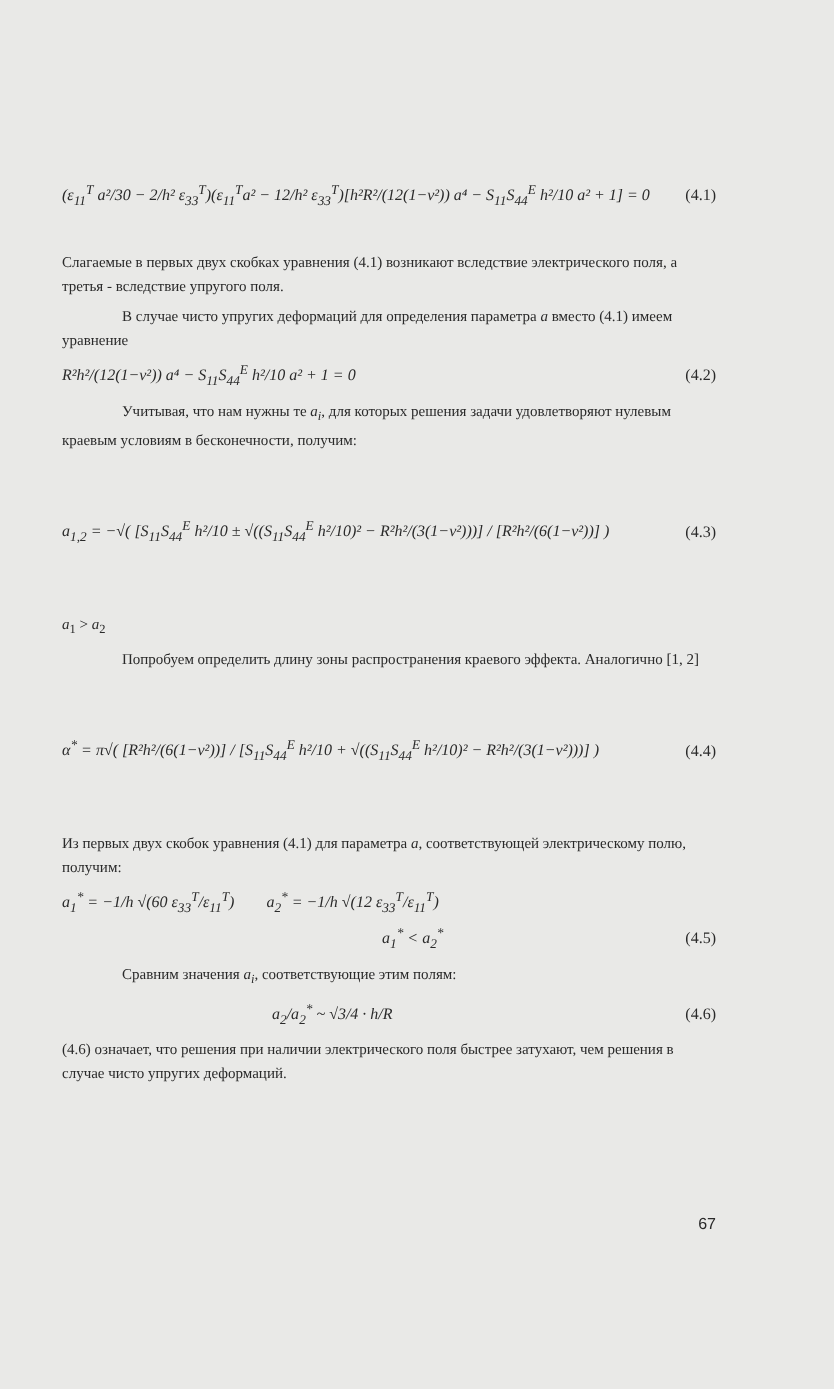(ε<sub>11</sub><sup>T</sup> a²/30 − 2/h² ε<sub>33</sub><sup>T</sup>)(ε<sub>11</sub><sup>T</sup>a² − 12/h² ε<sub>33</sub><sup>T</sup>)[h²R²/(12(1−ν²)) a⁴ − S<sub>11</sub>S<sub>44</sub><sup>E</sup> h²/10 a² + 1] = 0
(4.1)
Слагаемые в первых двух скобках уравнения (4.1) возникают вследствие электрического поля, а третья - вследствие упругого поля.
В случае чисто упругих деформаций для определения параметра a вместо (4.1) имеем уравнение
R²h²/(12(1−ν²)) a⁴ − S<sub>11</sub>S<sub>44</sub><sup>E</sup> h²/10 a² + 1 = 0
(4.2)
Учитывая, что нам нужны те a<sub>i</sub>, для которых решения задачи удовлетворяют нулевым краевым условиям в бесконечности, получим:
a<sub>1,2</sub> = −√( [S<sub>11</sub>S<sub>44</sub><sup>E</sup> h²/10 ± √((S<sub>11</sub>S<sub>44</sub><sup>E</sup> h²/10)² − R²h²/(3(1−ν²)))] / [R²h²/(6(1−ν²))] )
(4.3)
a<sub>1</sub> > a<sub>2</sub>
Попробуем определить длину зоны распространения краевого эффекта. Аналогично [1, 2]
α<sup>*</sup> = π√( [R²h²/(6(1−ν²))] / [S<sub>11</sub>S<sub>44</sub><sup>E</sup> h²/10 + √((S<sub>11</sub>S<sub>44</sub><sup>E</sup> h²/10)² − R²h²/(3(1−ν²)))] )
(4.4)
Из первых двух скобок уравнения (4.1) для параметра a, соответствующей электрическому полю, получим:
a<sub>1</sub><sup>*</sup> = −1/h √(60 ε<sub>33</sub><sup>T</sup>/ε<sub>11</sub><sup>T</sup>) a<sub>2</sub><sup>*</sup> = −1/h √(12 ε<sub>33</sub><sup>T</sup>/ε<sub>11</sub><sup>T</sup>)
a<sub>1</sub><sup>*</sup> < a<sub>2</sub><sup>*</sup> (4.5)
Сравним значения a<sub>i</sub>, соответствующие этим полям:
a<sub>2</sub>/a<sub>2</sub><sup>*</sup> ~ √3/4 · h/R (4.6)
(4.6) означает, что решения при наличии электрического поля быстрее затухают, чем решения в случае чисто упругих деформаций.
67